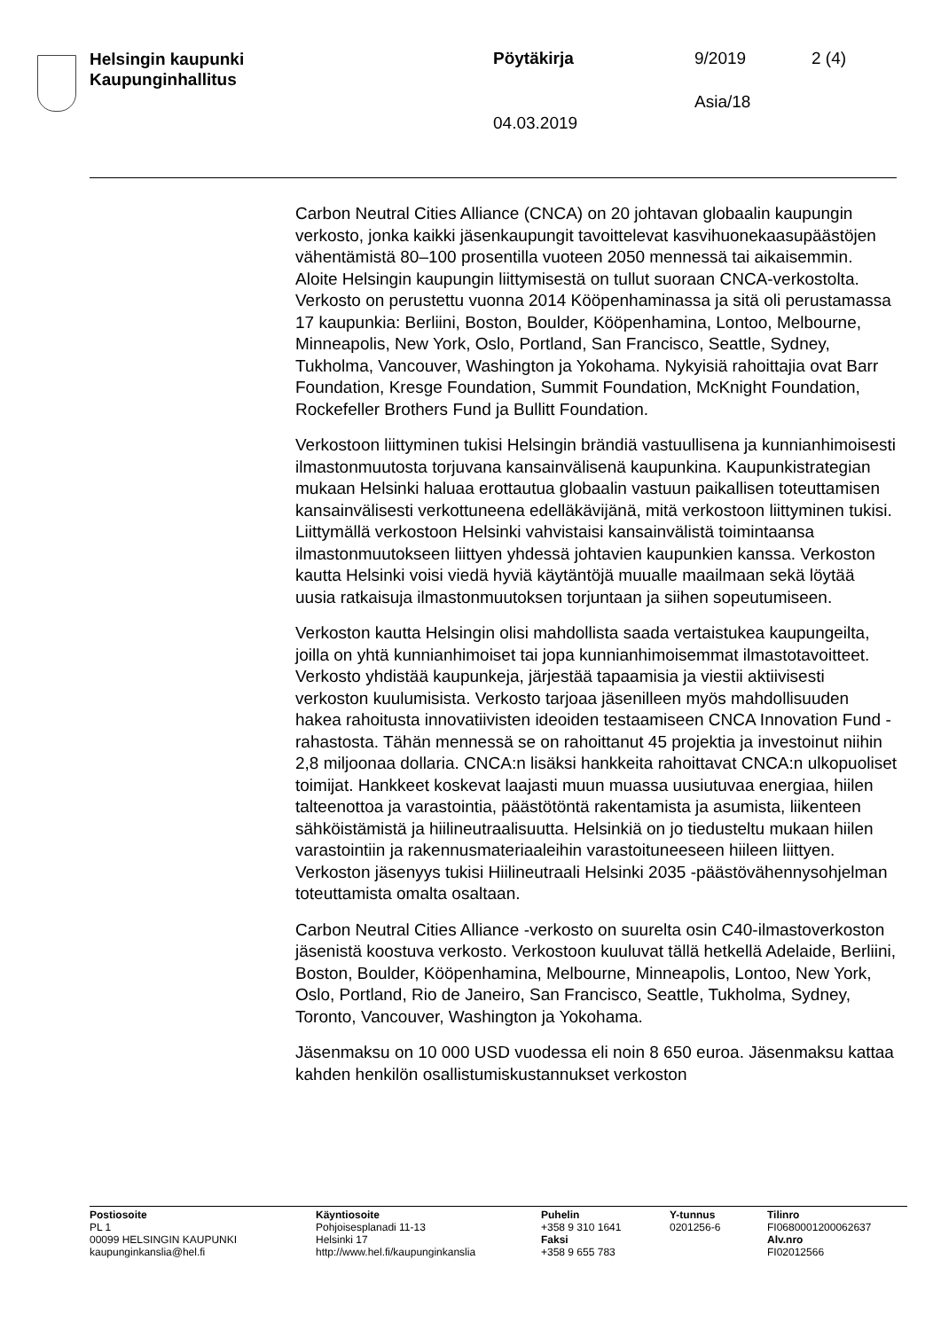Helsingin kaupunki
Kaupunginhallitus
Pöytäkirja 9/2019 2 (4)
Asia/18
04.03.2019
Carbon Neutral Cities Alliance (CNCA) on 20 johtavan globaalin kaupungin verkosto, jonka kaikki jäsenkaupungit tavoittelevat kasvihuonekaasupäästöjen vähentämistä 80–100 prosentilla vuoteen 2050 mennessä tai aikaisemmin. Aloite Helsingin kaupungin liittymisestä on tullut suoraan CNCA-verkostolta. Verkosto on perustettu vuonna 2014 Kööpenhaminassa ja sitä oli perustamassa 17 kaupunkia: Berliini, Boston, Boulder, Kööpenhamina, Lontoo, Melbourne, Minneapolis, New York, Oslo, Portland, San Francisco, Seattle, Sydney, Tukholma, Vancouver, Washington ja Yokohama. Nykyisiä rahoittajia ovat Barr Foundation, Kresge Foundation, Summit Foundation, McKnight Foundation, Rockefeller Brothers Fund ja Bullitt Foundation.
Verkostoon liittyminen tukisi Helsingin brändiä vastuullisena ja kunnianhimoisesti ilmastonmuutosta torjuvana kansainvälisenä kaupunkina. Kaupunkistrategian mukaan Helsinki haluaa erottautua globaalin vastuun paikallisen toteuttamisen kansainvälisesti verkottuneena edelläkävijänä, mitä verkostoon liittyminen tukisi. Liittymällä verkostoon Helsinki vahvistaisi kansainvälistä toimintaansa ilmastonmuutokseen liittyen yhdessä johtavien kaupunkien kanssa. Verkoston kautta Helsinki voisi viedä hyviä käytäntöjä muualle maailmaan sekä löytää uusia ratkaisuja ilmastonmuutoksen torjuntaan ja siihen sopeutumiseen.
Verkoston kautta Helsingin olisi mahdollista saada vertaistukea kaupungeilta, joilla on yhtä kunnianhimoiset tai jopa kunnianhimoisemmat ilmastotavoitteet. Verkosto yhdistää kaupunkeja, järjestää tapaamisia ja viestii aktiivisesti verkoston kuulumisista. Verkosto tarjoaa jäsenilleen myös mahdollisuuden hakea rahoitusta innovatiivisten ideoiden testaamiseen CNCA Innovation Fund -rahastosta. Tähän mennessä se on rahoittanut 45 projektia ja investoinut niihin 2,8 miljoonaa dollaria. CNCA:n lisäksi hankkeita rahoittavat CNCA:n ulkopuoliset toimijat. Hankkeet koskevat laajasti muun muassa uusiutuvaa energiaa, hiilen talteenottoa ja varastointia, päästötöntä rakentamista ja asumista, liikenteen sähköistämistä ja hiilineutraalisuutta. Helsinkiä on jo tiedusteltu mukaan hiilen varastointiin ja rakennusmateriaaleihin varastoituneeseen hiileen liittyen. Verkoston jäsenyys tukisi Hiilineutraali Helsinki 2035 -päästövähennysohjelman toteuttamista omalta osaltaan.
Carbon Neutral Cities Alliance -verkosto on suurelta osin C40-ilmastoverkoston jäsenistä koostuva verkosto. Verkostoon kuuluvat tällä hetkellä Adelaide, Berliini, Boston, Boulder, Kööpenhamina, Melbourne, Minneapolis, Lontoo, New York, Oslo, Portland, Rio de Janeiro, San Francisco, Seattle, Tukholma, Sydney, Toronto, Vancouver, Washington ja Yokohama.
Jäsenmaksu on 10 000 USD vuodessa eli noin 8 650 euroa. Jäsenmaksu kattaa kahden henkilön osallistumiskustannukset verkoston
Postiosoite
PL 1
00099 HELSINGIN KAUPUNKI
kaupunginkanslia@hel.fi
Käyntiosoite
Pohjoisesplanadi 11-13
Helsinki 17
http://www.hel.fi/kaupunginkanslia
Puhelin
+358 9 310 1641
Faksi
+358 9 655 783
Y-tunnus
0201256-6
Tilinro
FI0680001200062637
Alv.nro
FI02012566